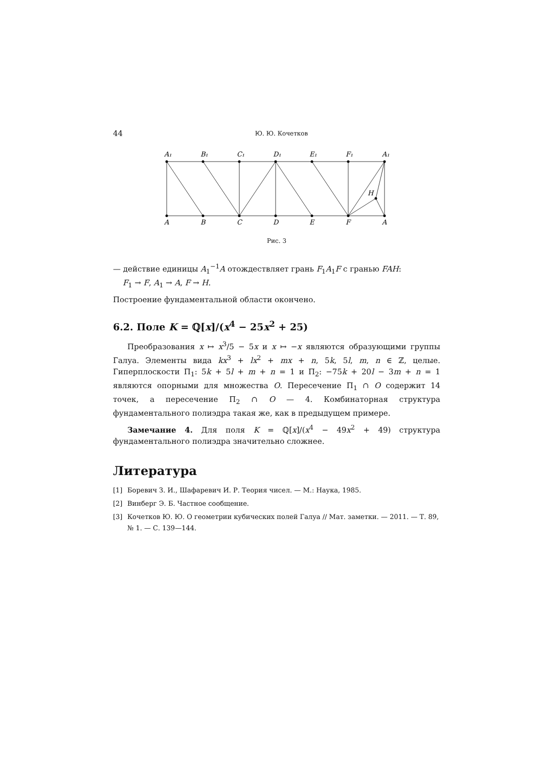44 Ю. Ю. Кочетков
A₁
B₁
C₁
D₁
E₁
F₁
A₁
A
B
C
D
E
F
A
H
Рис. 3
— действие единицы A<sub>1</sub><sup>−1</sup>A отождествляет грань F<sub>1</sub>A<sub>1</sub>F с гранью FAH:
F<sub>1</sub> → F, A<sub>1</sub> → A, F → H.
Построение фундаментальной области окончено.
6.2. Поле K = ℚ[x]/(x<sup>4</sup> − 25x<sup>2</sup> + 25)
Преобразования x ↦ x<sup>3</sup>/5 − 5x и x ↦ −x являются образующими группы Галуа. Элементы вида kx<sup>3</sup> + lx<sup>2</sup> + mx + n, 5k, 5l, m, n ∈ ℤ, целые. Гиперплоскости Π<sub>1</sub>: 5k + 5l + m + n = 1 и Π<sub>2</sub>: −75k + 20l − 3m + n = 1 являются опорными для множества O. Пересечение Π<sub>1</sub> ∩ O содержит 14 точек, а пересечение Π<sub>2</sub> ∩ O — 4. Комбинаторная структура фундаментального полиэдра такая же, как в предыдущем примере.
Замечание 4. Для поля K = ℚ[x]/(x<sup>4</sup> − 49x<sup>2</sup> + 49) структура фундаментального полиэдра значительно сложнее.
Литература
[1] Боревич З. И., Шафаревич И. Р. Теория чисел. — М.: Наука, 1985.
[2] Винберг Э. Б. Частное сообщение.
[3] Кочетков Ю. Ю. О геометрии кубических полей Галуа // Мат. заметки. — 2011. — Т. 89, № 1. — С. 139—144.